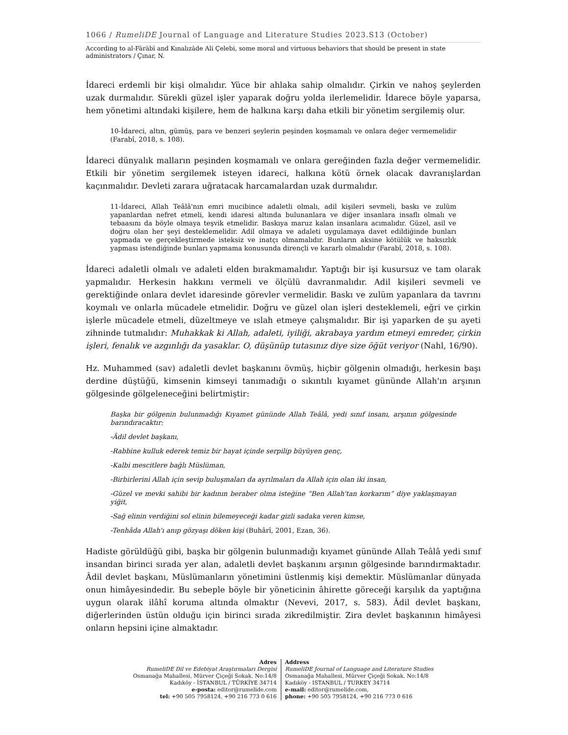1066 / RumeliDE Journal of Language and Literature Studies 2023.S13 (October)
According to al-Fārābī and Kınalızāde Ali Çelebi, some moral and virtuous behaviors that should be present in state administrators / Çınar, N.
İdareci erdemli bir kişi olmalıdır. Yüce bir ahlaka sahip olmalıdır. Çirkin ve nahoş şeylerden uzak durmalıdır. Sürekli güzel işler yaparak doğru yolda ilerlemelidir. İdarece böyle yaparsa, hem yönetimi altındaki kişilere, hem de halkına karşı daha etkili bir yönetim sergilemiş olur.
10-İdareci, altın, gümüş, para ve benzeri şeylerin peşinden koşmamalı ve onlara değer vermemelidir (Farabî, 2018, s. 108).
İdareci dünyalık malların peşinden koşmamalı ve onlara gereğinden fazla değer vermemelidir. Etkili bir yönetim sergilemek isteyen idareci, halkına kötü örnek olacak davranışlardan kaçınmalıdır. Devleti zarara uğratacak harcamalardan uzak durmalıdır.
11-İdareci, Allah Teâlâ'nın emri mucibince adaletli olmalı, adil kişileri sevmeli, baskı ve zulüm yapanlardan nefret etmeli, kendi idaresi altında bulunanlara ve diğer insanlara insaflı olmalı ve tebaasını da böyle olmaya teşvik etmelidir. Baskıya maruz kalan insanlara acımalıdır. Güzel, asil ve doğru olan her şeyi desteklemelidir. Adil olmaya ve adaleti uygulamaya davet edildiğinde bunları yapmada ve gerçekleştirmede isteksiz ve inatçı olmamalıdır. Bunların aksine kötülük ve haksızlık yapması istendiğinde bunları yapmama konusunda dirençli ve kararlı olmalıdır (Farabî, 2018, s. 108).
İdareci adaletli olmalı ve adaleti elden bırakmamalıdır. Yaptığı bir işi kusursuz ve tam olarak yapmalıdır. Herkesin hakkını vermeli ve ölçülü davranmalıdır. Adil kişileri sevmeli ve gerektiğinde onlara devlet idaresinde görevler vermelidir. Baskı ve zulüm yapanlara da tavrını koymalı ve onlarla mücadele etmelidir. Doğru ve güzel olan işleri desteklemeli, eğri ve çirkin işlerle mücadele etmeli, düzeltmeye ve ıslah etmeye çalışmalıdır. Bir işi yaparken de şu ayeti zihninde tutmalıdır: Muhakkak ki Allah, adaleti, iyiliği, akrabaya yardım etmeyi emreder, çirkin işleri, fenalık ve azgınlığı da yasaklar. O, düşünüp tutasınız diye size öğüt veriyor (Nahl, 16/90).
Hz. Muhammed (sav) adaletli devlet başkanını övmüş, hiçbir gölgenin olmadığı, herkesin başı derdine düştüğü, kimsenin kimseyi tanımadığı o sıkıntılı kıyamet gününde Allah'ın arşının gölgesinde gölgeleneceğini belirtmiştir:
Başka bir gölgenin bulunmadığı Kıyamet gününde Allah Teâlâ, yedi sınıf insanı, arşının gölgesinde barındıracaktır:
-Âdil devlet başkanı,
-Rabbine kulluk ederek temiz bir hayat içinde serpilip büyüyen genç,
-Kalbi mescitlere bağlı Müslüman,
-Birbirlerini Allah için sevip buluşmaları da ayrılmaları da Allah için olan iki insan,
-Güzel ve mevki sahibi bir kadının beraber olma isteğine “Ben Allah'tan korkarım” diye yaklaşmayan yiğit,
-Sağ elinin verdiğini sol elinin bilemeyeceği kadar gizli sadaka veren kimse,
-Tenhâda Allah'ı anıp gözyaşı döken kişi (Buhârî, 2001, Ezan, 36).
Hadiste görüldüğü gibi, başka bir gölgenin bulunmadığı kıyamet gününde Allah Teâlâ yedi sınıf insandan birinci sırada yer alan, adaletli devlet başkanını arşının gölgesinde barındırmaktadır. Âdil devlet başkanı, Müslümanların yönetimini üstlenmiş kişi demektir. Müslümanlar dünyada onun himâyesindedir. Bu sebeple böyle bir yöneticinin âhirette göreceği karşılık da yaptığına uygun olarak ilâhî koruma altında olmaktır (Nevevi, 2017, s. 583). Âdil devlet başkanı, diğerlerinden üstün olduğu için birinci sırada zikredilmiştir. Zira devlet başkanının himâyesi onların hepsini içine almaktadır.
Adres
RumeliDE Dil ve Edebiyat Araştırmaları Dergisi
Osmanağa Mahallesi, Mürver Çiçeği Sokak, No:14/8
Kadıköy - İSTANBUL / TÜRKİYE 34714
e-posta: editor@rumelide.com
tel: +90 505 7958124, +90 216 773 0 616
Address
RumeliDE Journal of Language and Literature Studies
Osmanağa Mahallesi, Mürver Çiçeği Sokak, No:14/8
Kadıköy - ISTANBUL / TURKEY 34714
e-mail: editor@rumelide.com,
phone: +90 505 7958124, +90 216 773 0 616